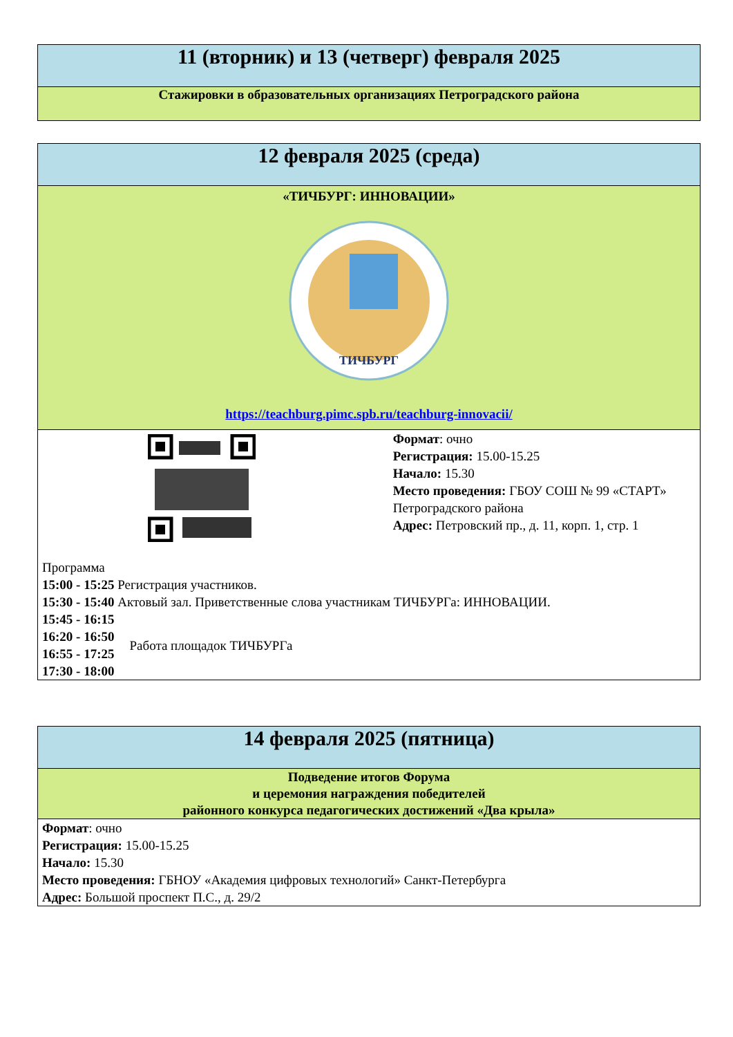| 11 (вторник) и 13 (четверг) февраля 2025 |
| Стажировки в образовательных организациях Петроградского района |
| 12 февраля 2025 (среда) |
| «ТИЧБУРГ: ИННОВАЦИИ» ТИЧБУРГ https://teachburg.pimc.spb.ru/teachburg-innovacii/ |
| Формат : очно Регистрация: 15.00-15.25 Начало: 15.30 Место проведения: ГБОУ СОШ № 99 «СТАРТ» Петроградского района Адрес: Петровский пр., д. 11, корп. 1, стр. 1 Программа 15:00 - 15:25 Регистрация участников. 15:30 - 15:40 Актовый зал. Приветственные слова участникам ТИЧБУРГа: ИННОВАЦИИ. 15:45 - 16:15 16:20 - 16:50 16:55 - 17:25 17:30 - 18:00 Работа площадок ТИЧБУРГа |
| 14 февраля 2025 (пятница) |
| Подведение итогов Форума и церемония награждения победителей районного конкурса педагогических достижений «Два крыла» |
| Формат : очно Регистрация: 15.00-15.25 Начало: 15.30 Место проведения: ГБНОУ «Академия цифровых технологий» Санкт-Петербурга Адрес: Большой проспект П.С., д. 29/2 |